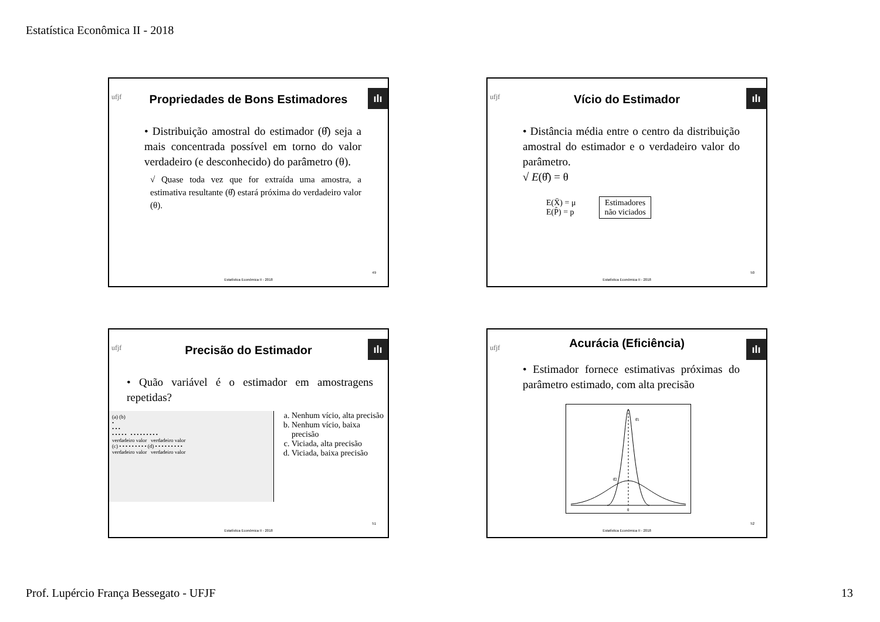Estatística Econômica II - 2018
ufjf ılı
Propriedades de Bons Estimadores
• Distribuição amostral do estimador (θ̂) seja a mais concentrada possível em torno do valor verdadeiro (e desconhecido) do parâmetro (θ).
√ Quase toda vez que for extraída uma amostra, a estimativa resultante (θ̂) estará próxima do verdadeiro valor (θ).
49
Estatística Econômica II - 2018
ufjf ılı
Vício do Estimador
• Distância média entre o centro da distribuição amostral do estimador e o verdadeiro valor do parâmetro.
√ E(θ̂) = θ
E(X̄) = μ
E(P̂) = p
Estimadores
não viciados
50
Estatística Econômica II - 2018
ufjf ılı
Precisão do Estimador
• Quão variável é o estimador em amostragens repetidas?
(a) (b)
•
• • •
• • • • • • • • • • • • • •
verdadeiro valor verdadeiro valor
(c) • • • • • • • • • (d) • • • • • • • • •
verdadeiro valor verdadeiro valor
a. Nenhum vício, alta precisão
b. Nenhum vício, baixa precisão
c. Viciada, alta precisão
d. Viciada, baixa precisão
51
Estatística Econômica II - 2018
ufjf ılı
Acurácia (Eficiência)
• Estimador fornece estimativas próximas do parâmetro estimado, com alta precisão
θ̂1
θ̂2
θ
52
Estatística Econômica II - 2018
Prof. Lupércio França Bessegato - UFJF 13